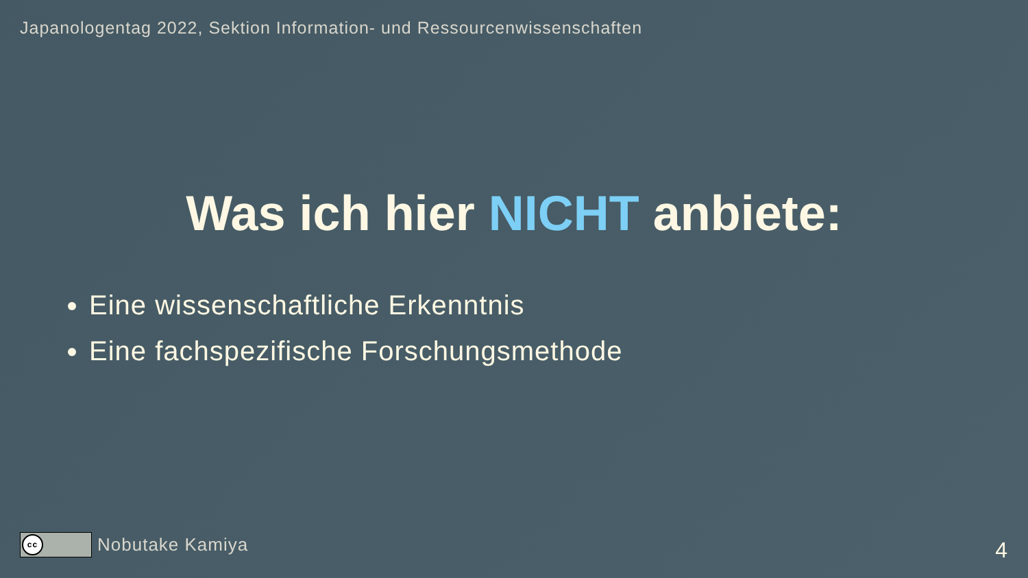Japanologentag 2022, Sektion Information- und Ressourcenwissenschaften
Was ich hier NICHT anbiete:
Eine wissenschaftliche Erkenntnis
Eine fachspezifische Forschungsmethode
cc
Nobutake Kamiya
4